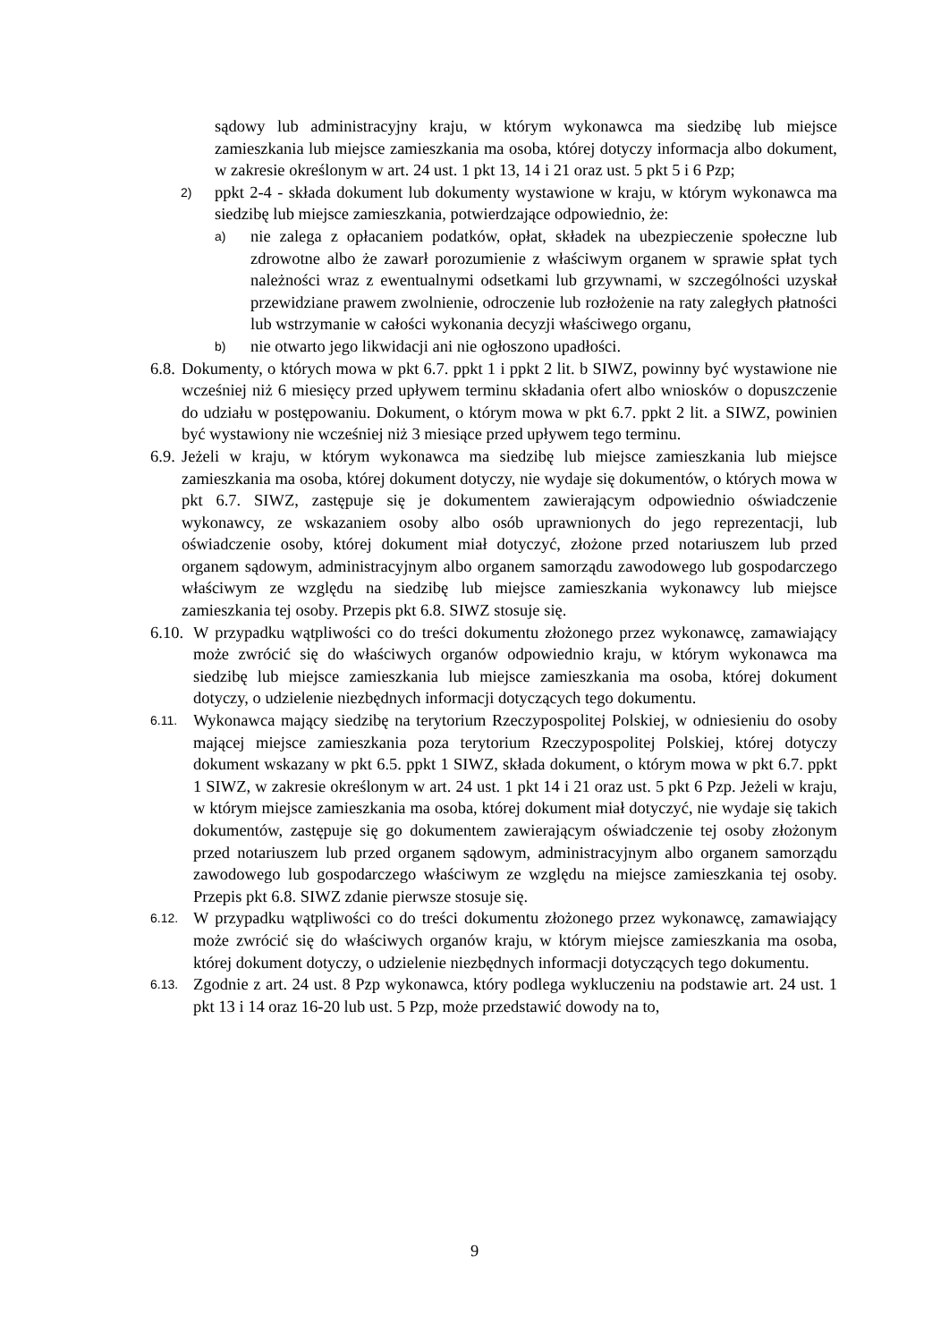sądowy lub administracyjny kraju, w którym wykonawca ma siedzibę lub miejsce zamieszkania lub miejsce zamieszkania ma osoba, której dotyczy informacja albo dokument, w zakresie określonym w art. 24 ust. 1 pkt 13, 14 i 21 oraz ust. 5 pkt 5 i 6 Pzp;
2) ppkt 2-4 - składa dokument lub dokumenty wystawione w kraju, w którym wykonawca ma siedzibę lub miejsce zamieszkania, potwierdzające odpowiednio, że:
a) nie zalega z opłacaniem podatków, opłat, składek na ubezpieczenie społeczne lub zdrowotne albo że zawarł porozumienie z właściwym organem w sprawie spłat tych należności wraz z ewentualnymi odsetkami lub grzywnami, w szczególności uzyskał przewidziane prawem zwolnienie, odroczenie lub rozłożenie na raty zaległych płatności lub wstrzymanie w całości wykonania decyzji właściwego organu,
b) nie otwarto jego likwidacji ani nie ogłoszono upadłości.
6.8. Dokumenty, o których mowa w pkt 6.7. ppkt 1 i ppkt 2 lit. b SIWZ, powinny być wystawione nie wcześniej niż 6 miesięcy przed upływem terminu składania ofert albo wniosków o dopuszczenie do udziału w postępowaniu. Dokument, o którym mowa w pkt 6.7. ppkt 2 lit. a SIWZ, powinien być wystawiony nie wcześniej niż 3 miesiące przed upływem tego terminu.
6.9. Jeżeli w kraju, w którym wykonawca ma siedzibę lub miejsce zamieszkania lub miejsce zamieszkania ma osoba, której dokument dotyczy, nie wydaje się dokumentów, o których mowa w pkt 6.7. SIWZ, zastępuje się je dokumentem zawierającym odpowiednio oświadczenie wykonawcy, ze wskazaniem osoby albo osób uprawnionych do jego reprezentacji, lub oświadczenie osoby, której dokument miał dotyczyć, złożone przed notariuszem lub przed organem sądowym, administracyjnym albo organem samorządu zawodowego lub gospodarczego właściwym ze względu na siedzibę lub miejsce zamieszkania wykonawcy lub miejsce zamieszkania tej osoby. Przepis pkt 6.8. SIWZ stosuje się.
6.10. W przypadku wątpliwości co do treści dokumentu złożonego przez wykonawcę, zamawiający może zwrócić się do właściwych organów odpowiednio kraju, w którym wykonawca ma siedzibę lub miejsce zamieszkania lub miejsce zamieszkania ma osoba, której dokument dotyczy, o udzielenie niezbędnych informacji dotyczących tego dokumentu.
6.11. Wykonawca mający siedzibę na terytorium Rzeczypospolitej Polskiej, w odniesieniu do osoby mającej miejsce zamieszkania poza terytorium Rzeczypospolitej Polskiej, której dotyczy dokument wskazany w pkt 6.5. ppkt 1 SIWZ, składa dokument, o którym mowa w pkt 6.7. ppkt 1 SIWZ, w zakresie określonym w art. 24 ust. 1 pkt 14 i 21 oraz ust. 5 pkt 6 Pzp. Jeżeli w kraju, w którym miejsce zamieszkania ma osoba, której dokument miał dotyczyć, nie wydaje się takich dokumentów, zastępuje się go dokumentem zawierającym oświadczenie tej osoby złożonym przed notariuszem lub przed organem sądowym, administracyjnym albo organem samorządu zawodowego lub gospodarczego właściwym ze względu na miejsce zamieszkania tej osoby. Przepis pkt 6.8. SIWZ zdanie pierwsze stosuje się.
6.12. W przypadku wątpliwości co do treści dokumentu złożonego przez wykonawcę, zamawiający może zwrócić się do właściwych organów kraju, w którym miejsce zamieszkania ma osoba, której dokument dotyczy, o udzielenie niezbędnych informacji dotyczących tego dokumentu.
6.13. Zgodnie z art. 24 ust. 8 Pzp wykonawca, który podlega wykluczeniu na podstawie art. 24 ust. 1 pkt 13 i 14 oraz 16-20 lub ust. 5 Pzp, może przedstawić dowody na to,
9